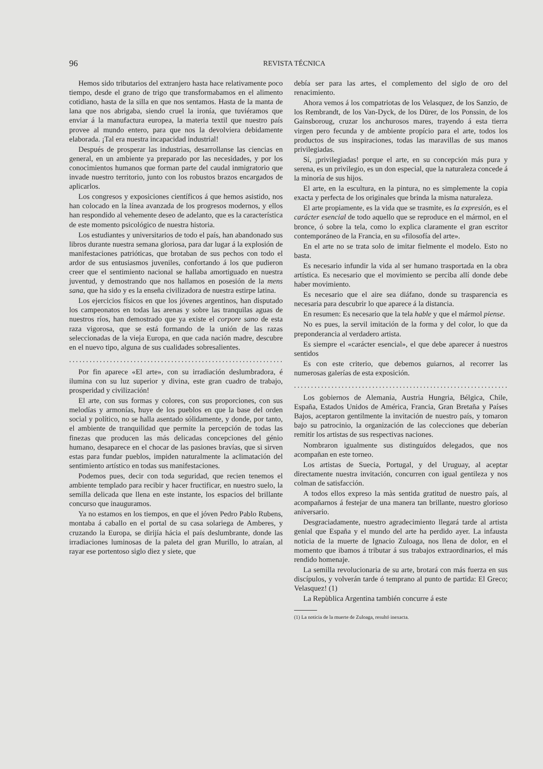96 REVISTA TÉCNICA
Hemos sido tributarios del extranjero hasta hace relativamente poco tiempo, desde el grano de trigo que transformabamos en el alimento cotidiano, hasta de la silla en que nos sentamos. Hasta de la manta de lana que nos abrigaba, siendo cruel la ironía, que tuviéramos que enviar á la manufactura europea, la materia textil que nuestro país provee al mundo entero, para que nos la devolviera debidamente elaborada. ¡Tal era nuestra incapacidad industrial!
Después de prosperar las industrias, desarrollanse las ciencias en general, en un ambiente ya preparado por las necesidades, y por los conocimientos humanos que forman parte del caudal inmigratorio que invade nuestro territorio, junto con los robustos brazos encargados de aplicarlos.
Los congresos y exposiciones científicos á que hemos asistido, nos han colocado en la línea avanzada de los progresos modernos, y ellos han respondido al vehemente deseo de adelanto, que es la característica de este momento psicológico de nuestra historia.
Los estudiantes y universitarios de todo el país, han abandonado sus libros durante nuestra semana gloriosa, para dar lugar á la explosión de manifestaciones patrióticas, que brotaban de sus pechos con todo el ardor de sus entusiasmos juveniles, confortando á los que pudieron creer que el sentimiento nacional se hallaba amortiguado en nuestra juventud, y demostrando que nos hallamos en posesión de la mens sana, que ha sido y es la enseña civilizadora de nuestra estirpe latina.
Los ejercicios físicos en que los jóvenes argentinos, han disputado los campeonatos en todas las arenas y sobre las tranquilas aguas de nuestros ríos, han demostrado que ya existe el corpore sano de esta raza vigorosa, que se está formando de la unión de las razas seleccionadas de la vieja Europa, en que cada nación madre, descubre en el nuevo tipo, alguna de sus cualidades sobresalientes.
........................................................................
Por fin aparece «El arte», con su irradiación deslumbradora, é ilumina con su luz superior y divina, este gran cuadro de trabajo, prosperidad y civilización!
El arte, con sus formas y colores, con sus proporciones, con sus melodías y armonías, huye de los pueblos en que la base del orden social y político, no se halla asentado sólidamente, y donde, por tanto, el ambiente de tranquilidad que permite la percepción de todas las finezas que producen las más delicadas concepciones del génio humano, desaparece en el chocar de las pasiones bravías, que si sirven estas para fundar pueblos, impiden naturalmente la aclimatación del sentimiento artístico en todas sus manifestaciones.
Podemos pues, decir con toda seguridad, que recien tenemos el ambiente templado para recibir y hacer fructificar, en nuestro suelo, la semilla delicada que llena en este instante, los espacios del brillante concurso que inauguramos.
Ya no estamos en los tiempos, en que el jóven Pedro Pablo Rubens, montaba á caballo en el portal de su casa solariega de Amberes, y cruzando la Europa, se dirijía hácia el país deslumbrante, donde las irradiaciones luminosas de la paleta del gran Murillo, lo atraían, al rayar ese portentoso siglo diez y siete, que
debía ser para las artes, el complemento del siglo de oro del renacimiento.
Ahora vemos á los compatriotas de los Velasquez, de los Sanzio, de los Rembrandt, de los Van-Dyck, de los Dürer, de los Ponssin, de los Gainsboroug, cruzar los anchurosos mares, trayendo á esta tierra virgen pero fecunda y de ambiente propício para el arte, todos los productos de sus inspiraciones, todas las maravillas de sus manos privilegiadas.
Sí, ¡privilegiadas! porque el arte, en su concepción más pura y serena, es un privilegio, es un don especial, que la naturaleza concede á la minoría de sus hijos.
El arte, en la escultura, en la pintura, no es simplemente la copia exacta y perfecta de los originales que brinda la misma naturaleza.
El arte propiamente, es la vida que se trasmite, es la expresión, es el carácter esencial de todo aquello que se reproduce en el mármol, en el bronce, ó sobre la tela, como lo explica claramente el gran escritor contemporáneo de la Francia, en su «filosofía del arte».
En el arte no se trata solo de imitar fielmente el modelo. Esto no basta.
Es necesario infundir la vida al ser humano trasportada en la obra artística. Es necesario que el movimiento se perciba allí donde debe haber movimiento.
Es necesario que el aire sea diáfano, donde su trasparencia es necesaria para descubrir lo que aparece á la distancia.
En resumen: Es necesario que la tela hable y que el mármol piense.
No es pues, la servil imitación de la forma y del color, lo que da preponderancia al verdadero artista.
Es siempre el «carácter esencial», el que debe aparecer á nuestros sentidos
Es con este criterio, que debemos guiarnos, al recorrer las numerosas galerías de esta exposición.
........................................................................
Los gobiernos de Alemania, Austria Hungria, Bélgica, Chile, España, Estados Unidos de América, Francia, Gran Bretaña y Países Bajos, aceptaron gentilmente la invitación de nuestro país, y tomaron bajo su patrocinio, la organización de las colecciones que deberían remitir los artistas de sus respectivas naciones.
Nombraron igualmente sus distinguídos delegados, que nos acompañan en este torneo.
Los artistas de Suecia, Portugal, y del Uruguay, al aceptar directamente nuestra invitación, concurren con igual gentileza y nos colman de satisfacción.
A todos ellos expreso la màs sentida gratitud de nuestro país, al acompañarnos á festejar de una manera tan brillante, nuestro glorioso aniversario.
Desgraciadamente, nuestro agradecimiento llegará tarde al artista genial que España y el mundo del arte ha perdido ayer. La infausta noticia de la muerte de Ignacio Zuloaga, nos llena de dolor, en el momento que ibamos á tributar á sus trabajos extraordinarios, el más rendido homenaje.
La semilla revolucionaria de su arte, brotará con más fuerza en sus discípulos, y volverán tarde ó temprano al punto de partida: El Greco; Velasquez! (1)
La Repùblica Argentina también concurre á este
(1) La noticia de la muerte de Zuloaga, resultó inexacta.